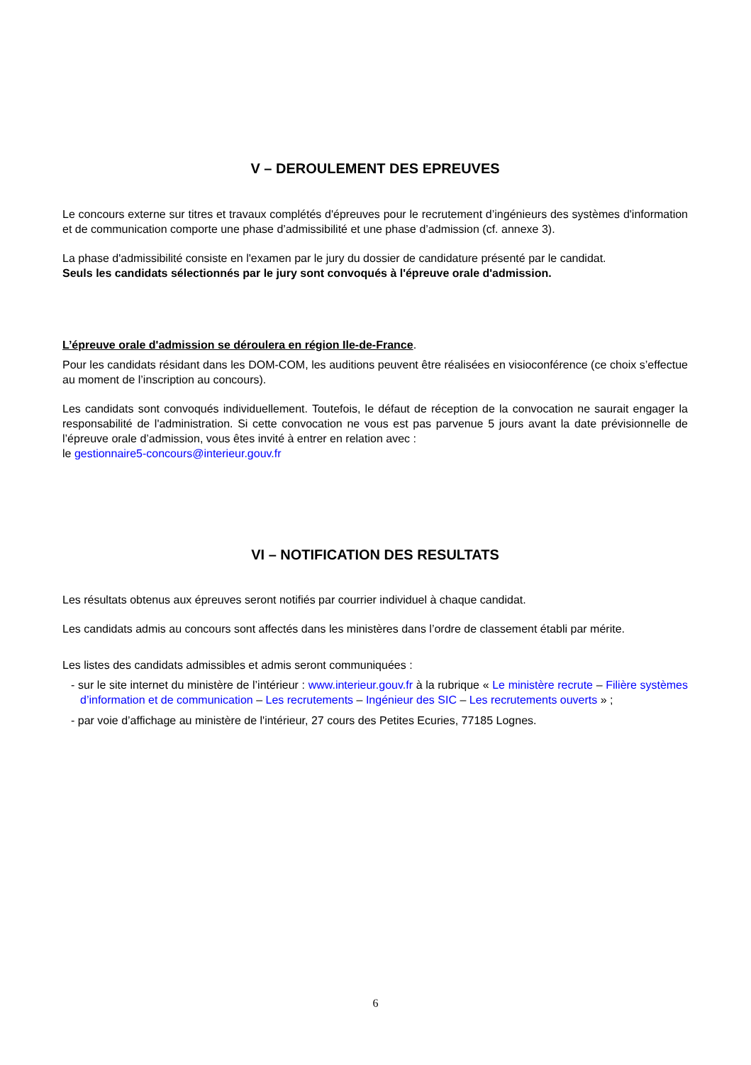V – DEROULEMENT DES EPREUVES
Le concours externe sur titres et travaux complétés d'épreuves pour le recrutement d’ingénieurs des systèmes d'information et de communication comporte une phase d’admissibilité et une phase d’admission (cf. annexe 3).
La phase d'admissibilité consiste en l'examen par le jury du dossier de candidature présenté par le candidat.
Seuls les candidats sélectionnés par le jury sont convoqués à l'épreuve orale d'admission.
L’épreuve orale d'admission se déroulera en région Ile-de-France.
Pour les candidats résidant dans les DOM-COM, les auditions peuvent être réalisées en visioconférence (ce choix s’effectue au moment de l’inscription au concours).
Les candidats sont convoqués individuellement. Toutefois, le défaut de réception de la convocation ne saurait engager la responsabilité de l'administration. Si cette convocation ne vous est pas parvenue 5 jours avant la date prévisionnelle de l’épreuve orale d’admission, vous êtes invité à entrer en relation avec :
le gestionnaire5-concours@interieur.gouv.fr
VI – NOTIFICATION DES RESULTATS
Les résultats obtenus aux épreuves seront notifiés par courrier individuel à chaque candidat.
Les candidats admis au concours sont affectés dans les ministères dans l’ordre de classement établi par mérite.
Les listes des candidats admissibles et admis seront communiquées :
- sur le site internet du ministère de l’intérieur : www.interieur.gouv.fr à la rubrique « Le ministère recrute – Filière systèmes d’information et de communication – Les recrutements – Ingénieur des SIC – Les recrutements ouverts » ;
- par voie d’affichage au ministère de l'intérieur, 27 cours des Petites Ecuries, 77185 Lognes.
6